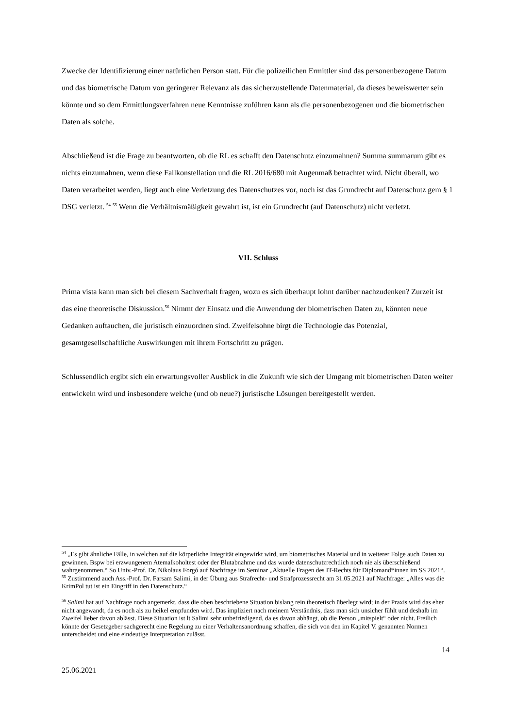Zwecke der Identifizierung einer natürlichen Person statt. Für die polizeilichen Ermittler sind das personenbezogene Datum und das biometrische Datum von geringerer Relevanz als das sicherzustellende Datenmaterial, da dieses beweiswerter sein könnte und so dem Ermittlungsverfahren neue Kenntnisse zuführen kann als die personenbezogenen und die biometrischen Daten als solche.
Abschließend ist die Frage zu beantworten, ob die RL es schafft den Datenschutz einzumahnen? Summa summarum gibt es nichts einzumahnen, wenn diese Fallkonstellation und die RL 2016/680 mit Augenmaß betrachtet wird. Nicht überall, wo Daten verarbeitet werden, liegt auch eine Verletzung des Datenschutzes vor, noch ist das Grundrecht auf Datenschutz gem § 1 DSG verletzt. <sup>54</sup> <sup>55</sup> Wenn die Verhältnismäßigkeit gewahrt ist, ist ein Grundrecht (auf Datenschutz) nicht verletzt.
VII. Schluss
Prima vista kann man sich bei diesem Sachverhalt fragen, wozu es sich überhaupt lohnt darüber nachzudenken? Zurzeit ist das eine theoretische Diskussion.<sup>56</sup> Nimmt der Einsatz und die Anwendung der biometrischen Daten zu, könnten neue Gedanken auftauchen, die juristisch einzuordnen sind. Zweifelsohne birgt die Technologie das Potenzial, gesamtgesellschaftliche Auswirkungen mit ihrem Fortschritt zu prägen.
Schlussendlich ergibt sich ein erwartungsvoller Ausblick in die Zukunft wie sich der Umgang mit biometrischen Daten weiter entwickeln wird und insbesondere welche (und ob neue?) juristische Lösungen bereitgestellt werden.
<sup>54</sup> „Es gibt ähnliche Fälle, in welchen auf die körperliche Integrität eingewirkt wird, um biometrisches Material und in weiterer Folge auch Daten zu gewinnen. Bspw bei erzwungenem Atemalkoholtest oder der Blutabnahme und das wurde datenschutzrechtlich noch nie als überschießend wahrgenommen.“ So Univ.-Prof. Dr. Nikolaus Forgó auf Nachfrage im Seminar „Aktuelle Fragen des IT-Rechts für Diplomand*innen im SS 2021“.
<sup>55</sup> Zustimmend auch Ass.-Prof. Dr. Farsam Salimi, in der Übung aus Strafrecht- und Strafprozessrecht am 31.05.2021 auf Nachfrage: „Alles was die KrimPol tut ist ein Eingriff in den Datenschutz.“
<sup>56</sup> Salimi hat auf Nachfrage noch angemerkt, dass die oben beschriebene Situation bislang rein theoretisch überlegt wird; in der Praxis wird das eher nicht angewandt, da es noch als zu heikel empfunden wird. Das impliziert nach meinem Verständnis, dass man sich unsicher fühlt und deshalb im Zweifel lieber davon ablässt. Diese Situation ist lt Salimi sehr unbefriedigend, da es davon abhängt, ob die Person „mitspielt“ oder nicht. Freilich könnte der Gesetzgeber sachgerecht eine Regelung zu einer Verhaltensanordnung schaffen, die sich von den im Kapitel V. genannten Normen unterscheidet und eine eindeutige Interpretation zulässt.
14
25.06.2021